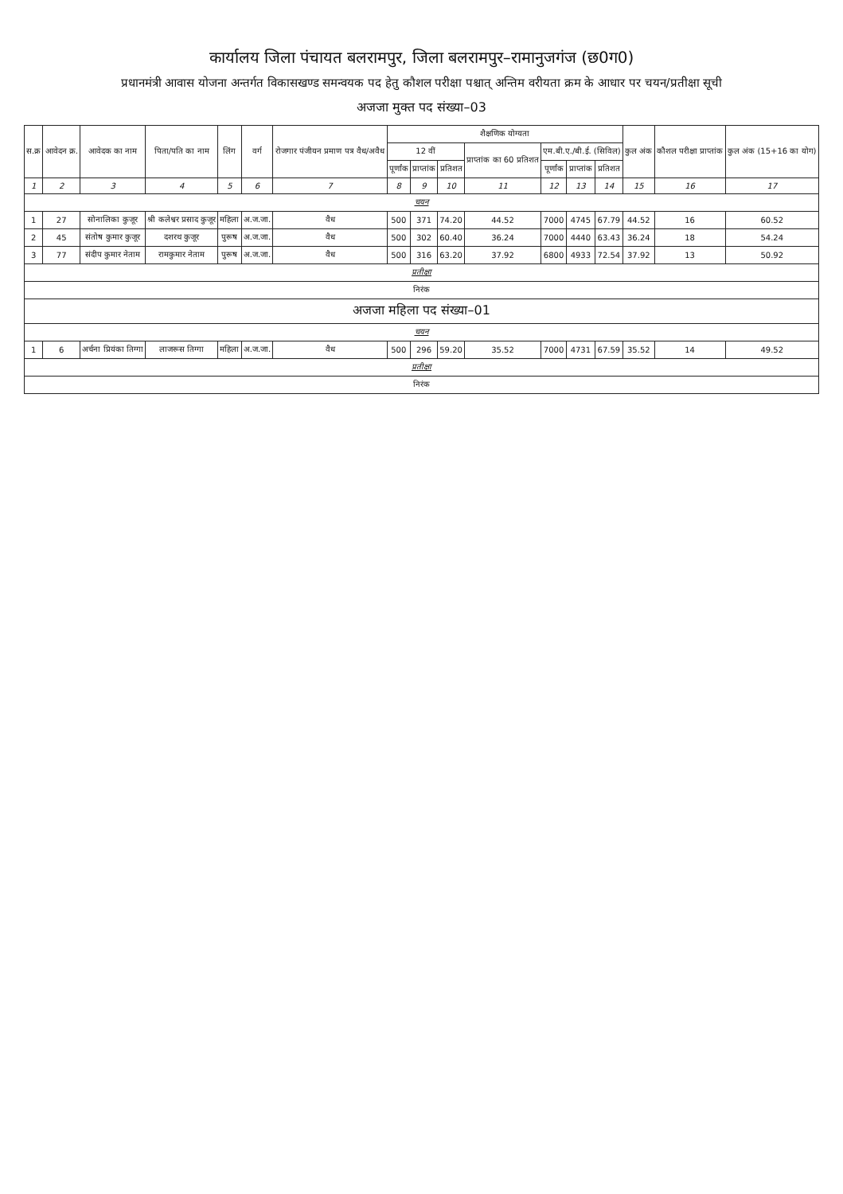कार्यालय जिला पंचायत बलरामपुर, जिला बलरामपुर–रामानुजगंज (छ0ग0)
प्रधानमंत्री आवास योजना अन्तर्गत विकासखण्ड समन्वयक पद हेतु कौशल परीक्षा पश्चात् अन्तिम वरीयता क्रम के आधार पर चयन/प्रतीक्षा सूची
अजजा मुक्त पद संख्या–03
| स.क्र | आवेदन क्र. | आवेदक का नाम | पिता/पति का नाम | लिंग | वर्ग | रोजगार पंजीयन प्रमाण पत्र वैध/अवैध | शैक्षणिक योग्यता | | | | | | | कुल अंक | कौशल परीक्षा प्राप्तांक | कुल अंक (15+16 का योग) |
| --- | --- | --- | --- | --- | --- | --- | --- | --- | --- | --- | --- | --- | --- | --- | --- | --- |
| | | | | | | | 12 वीं | | | प्राप्तांक का 60 प्रतिशत | एम.बी.ए./बी.ई. (सिविल) | | | | | |
| | | | | | | | पूर्णांक | प्राप्तांक | प्रतिशत | | पूर्णांक | प्राप्तांक | प्रतिशत | | | |
| 1 | 2 | 3 | 4 | 5 | 6 | 7 | 8 | 9 | 10 | 11 | 12 | 13 | 14 | 15 | 16 | 17 |
| चयन | | | | | | | | | | | | | | | | |
| 1 | 27 | सोनालिका कुजूर | श्री कलेश्वर प्रसाद कुजूर | महिला | अ.ज.जा. | वैध | 500 | 371 | 74.20 | 44.52 | 7000 | 4745 | 67.79 | 44.52 | 16 | 60.52 |
| 2 | 45 | संतोष कुमार कुजूर | दशरथ कुजूर | पुरूष | अ.ज.जा. | वैध | 500 | 302 | 60.40 | 36.24 | 7000 | 4440 | 63.43 | 36.24 | 18 | 54.24 |
| 3 | 77 | संदीप कुमार नेताम | रामकुमार नेताम | पुरूष | अ.ज.जा. | वैध | 500 | 316 | 63.20 | 37.92 | 6800 | 4933 | 72.54 | 37.92 | 13 | 50.92 |
| प्रतीक्षा | | | | | | | | | | | | | | | | |
| निरंक | | | | | | | | | | | | | | | | |
| अजजा महिला पद संख्या–01 | | | | | | | | | | | | | | | | |
| चयन | | | | | | | | | | | | | | | | |
| 1 | 6 | अर्चना प्रियंका तिग्गा | लाजरूस तिग्गा | महिला | अ.ज.जा. | वैध | 500 | 296 | 59.20 | 35.52 | 7000 | 4731 | 67.59 | 35.52 | 14 | 49.52 |
| प्रतीक्षा | | | | | | | | | | | | | | | | |
| निरंक | | | | | | | | | | | | | | | | |